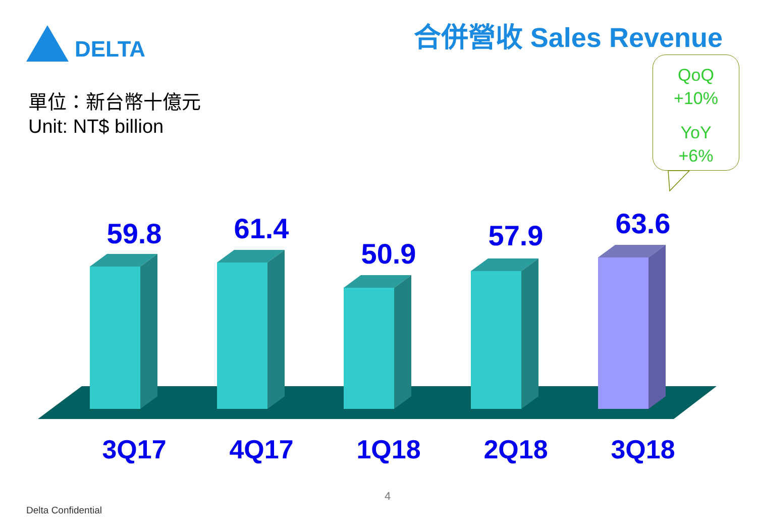DELTA 合併營收 Sales Revenue
單位：新台幣十億元
Unit: NT$ billion
QoQ
+10%
YoY
+6%
59.8
61.4
50.9
57.9
63.6
3Q17 4Q17 1Q18 2Q18 3Q18
4
Delta Confidential